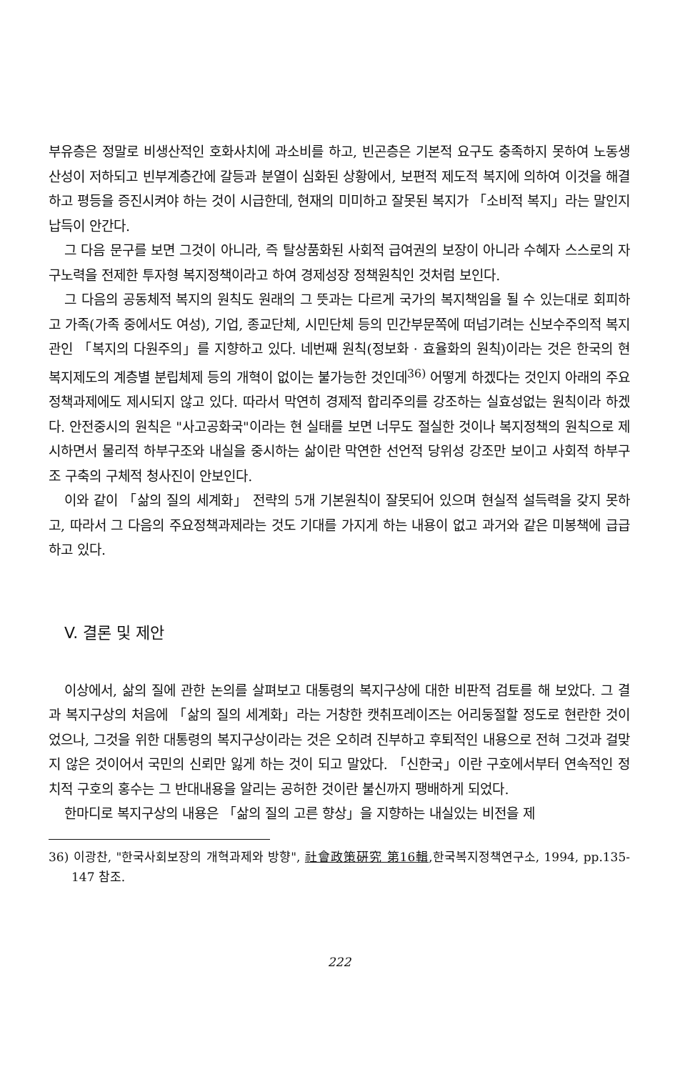부유층은 정말로 비생산적인 호화사치에 과소비를 하고, 빈곤층은 기본적 요구도 충족하지 못하여 노동생산성이 저하되고 빈부계층간에 갈등과 분열이 심화된 상황에서, 보편적 제도적 복지에 의하여 이것을 해결하고 평등을 증진시켜야 하는 것이 시급한데, 현재의 미미하고 잘못된 복지가 「소비적 복지」라는 말인지 납득이 안간다.
그 다음 문구를 보면 그것이 아니라, 즉 탈상품화된 사회적 급여권의 보장이 아니라 수혜자 스스로의 자구노력을 전제한 투자형 복지정책이라고 하여 경제성장 정책원칙인 것처럼 보인다.
그 다음의 공동체적 복지의 원칙도 원래의 그 뜻과는 다르게 국가의 복지책임을 될 수 있는대로 회피하고 가족(가족 중에서도 여성), 기업, 종교단체, 시민단체 등의 민간부문쪽에 떠넘기려는 신보수주의적 복지관인 「복지의 다원주의」를 지향하고 있다. 네번째 원칙(정보화 · 효율화의 원칙)이라는 것은 한국의 현 복지제도의 계층별 분립체제 등의 개혁이 없이는 불가능한 것인데<sup>36)</sup> 어떻게 하겠다는 것인지 아래의 주요정책과제에도 제시되지 않고 있다. 따라서 막연히 경제적 합리주의를 강조하는 실효성없는 원칙이라 하겠다. 안전중시의 원칙은 "사고공화국"이라는 현 실태를 보면 너무도 절실한 것이나 복지정책의 원칙으로 제시하면서 물리적 하부구조와 내실을 중시하는 삶이란 막연한 선언적 당위성 강조만 보이고 사회적 하부구조 구축의 구체적 청사진이 안보인다.
이와 같이 「삶의 질의 세계화」 전략의 5개 기본원칙이 잘못되어 있으며 현실적 설득력을 갖지 못하고, 따라서 그 다음의 주요정책과제라는 것도 기대를 가지게 하는 내용이 없고 과거와 같은 미봉책에 급급하고 있다.
V. 결론 및 제안
이상에서, 삶의 질에 관한 논의를 살펴보고 대통령의 복지구상에 대한 비판적 검토를 해 보았다. 그 결과 복지구상의 처음에 「삶의 질의 세계화」라는 거창한 캣취프레이즈는 어리둥절할 정도로 현란한 것이었으나, 그것을 위한 대통령의 복지구상이라는 것은 오히려 진부하고 후퇴적인 내용으로 전혀 그것과 걸맞지 않은 것이어서 국민의 신뢰만 잃게 하는 것이 되고 말았다. 「신한국」이란 구호에서부터 연속적인 정치적 구호의 홍수는 그 반대내용을 알리는 공허한 것이란 불신까지 팽배하게 되었다.
한마디로 복지구상의 내용은 「삶의 질의 고른 향상」을 지향하는 내실있는 비전을 제
36) 이광찬, "한국사회보장의 개혁과제와 방향", 社會政策硏究 第16輯,한국복지정책연구소, 1994, pp.135-147 참조.
222